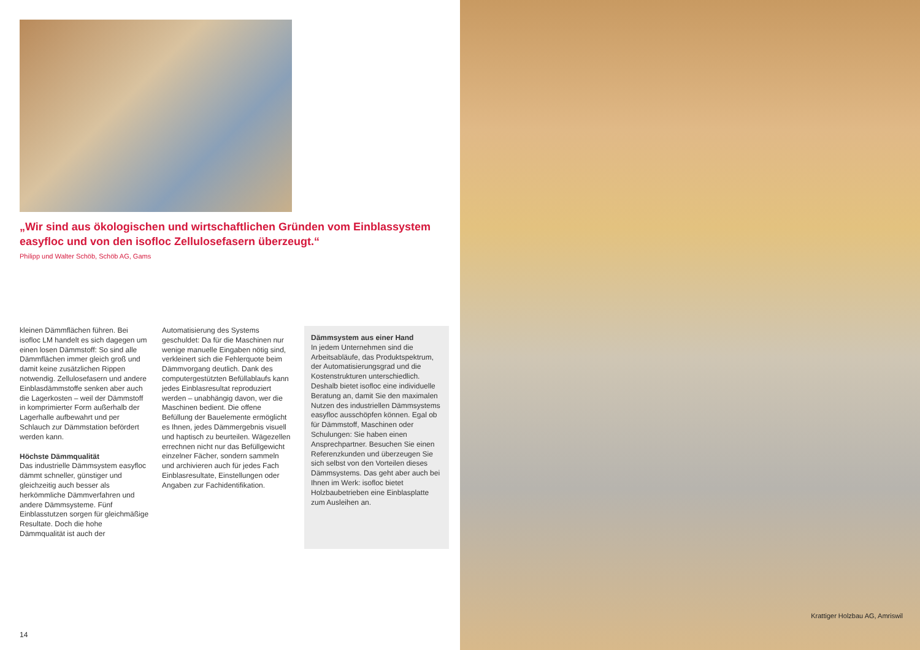„Wir sind aus ökologischen und wirtschaftlichen Gründen vom Einblassystem easyfloc und von den isofloc Zellulosefasern überzeugt.“
Philipp und Walter Schöb, Schöb AG, Gams
kleinen Dämmflächen führen. Bei isofloc LM handelt es sich dagegen um einen losen Dämmstoff: So sind alle Dämmflächen immer gleich groß und damit keine zusätzlichen Rippen notwendig. Zellulosefasern und andere Einblasdämmstoffe senken aber auch die Lagerkosten – weil der Dämmstoff in komprimierter Form außerhalb der Lagerhalle aufbewahrt und per Schlauch zur Dämmstation befördert werden kann.
Höchste Dämmqualität
Das industrielle Dämmsystem easyfloc dämmt schneller, günstiger und gleichzeitig auch besser als herkömmliche Dämmverfahren und andere Dämmsysteme. Fünf Einblasstutzen sorgen für gleichmäßige Resultate. Doch die hohe Dämmqualität ist auch der
Automatisierung des Systems geschuldet: Da für die Maschinen nur wenige manuelle Eingaben nötig sind, verkleinert sich die Fehlerquote beim Dämmvorgang deutlich. Dank des computergestützten Befüllablaufs kann jedes Einblasresultat reproduziert werden – unabhängig davon, wer die Maschinen bedient. Die offene Befüllung der Bauelemente ermöglicht es Ihnen, jedes Dämmergebnis visuell und haptisch zu beurteilen. Wägezellen errechnen nicht nur das Befüllgewicht einzelner Fächer, sondern sammeln und archivieren auch für jedes Fach Einblasresultate, Einstellungen oder Angaben zur Fachidentifikation.
Dämmsystem aus einer Hand
In jedem Unternehmen sind die Arbeitsabläufe, das Produktspektrum, der Automatisierungsgrad und die Kostenstrukturen unterschiedlich. Deshalb bietet isofloc eine individuelle Beratung an, damit Sie den maximalen Nutzen des industriellen Dämmsystems easyfloc ausschöpfen können. Egal ob für Dämmstoff, Maschinen oder Schulungen: Sie haben einen Ansprechpartner. Besuchen Sie einen Referenzkunden und überzeugen Sie sich selbst von den Vorteilen dieses Dämmsystems. Das geht aber auch bei Ihnen im Werk: isofloc bietet Holzbaubetrieben eine Einblasplatte zum Ausleihen an.
14
Krattiger Holzbau AG, Amriswil